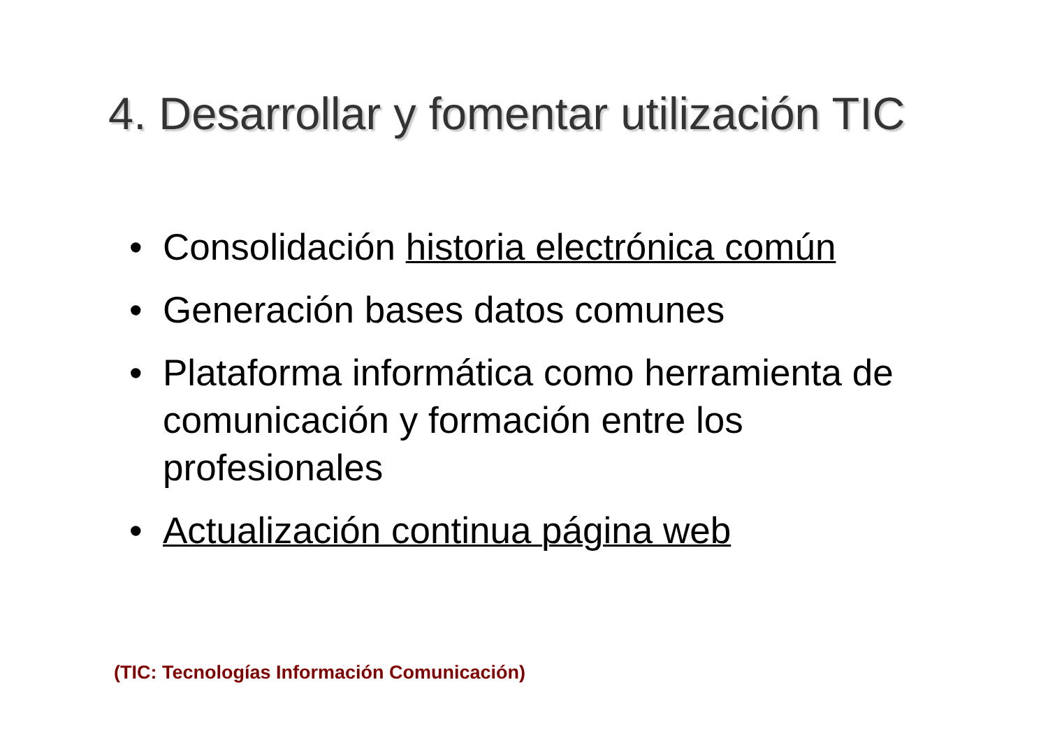4. Desarrollar y fomentar utilización TIC
• Consolidación historia electrónica común
• Generación bases datos comunes
• Plataforma informática como herramienta de comunicación y formación entre los profesionales
• Actualización continua página web
(TIC: Tecnologías Información Comunicación)